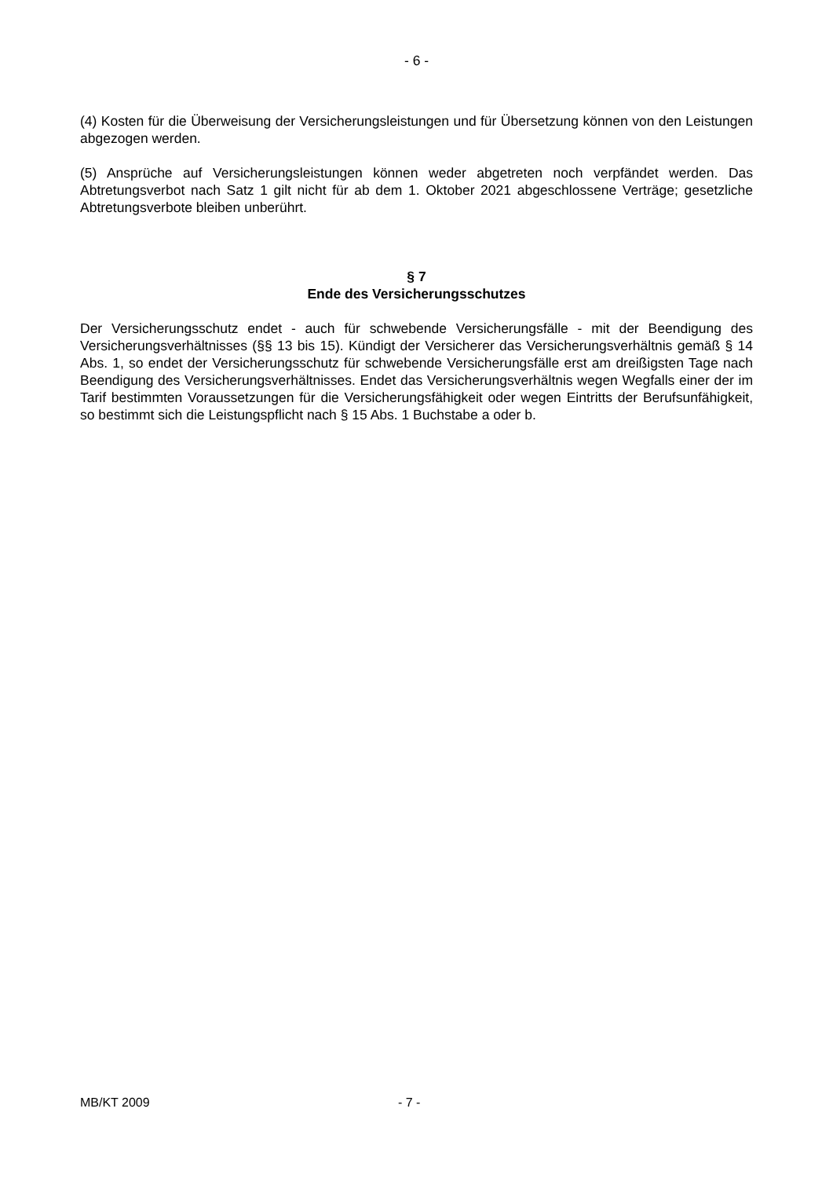- 6 -
(4) Kosten für die Überweisung der Versicherungsleistungen und für Übersetzung können von den Leistungen abgezogen werden.
(5) Ansprüche auf Versicherungsleistungen können weder abgetreten noch verpfändet werden. Das Abtretungsverbot nach Satz 1 gilt nicht für ab dem 1. Oktober 2021 abgeschlossene Verträge; gesetzliche Abtretungsverbote bleiben unberührt.
§ 7
Ende des Versicherungsschutzes
Der Versicherungsschutz endet - auch für schwebende Versicherungsfälle - mit der Beendigung des Versicherungsverhältnisses (§§ 13 bis 15). Kündigt der Versicherer das Versicherungsverhältnis gemäß § 14 Abs. 1, so endet der Versicherungsschutz für schwebende Versicherungsfälle erst am dreißigsten Tage nach Beendigung des Versicherungsverhältnisses. Endet das Versicherungsverhältnis wegen Wegfalls einer der im Tarif bestimmten Voraussetzungen für die Versicherungsfähigkeit oder wegen Eintritts der Berufsunfähigkeit, so bestimmt sich die Leistungspflicht nach § 15 Abs. 1 Buchstabe a oder b.
MB/KT 2009 - 7 -